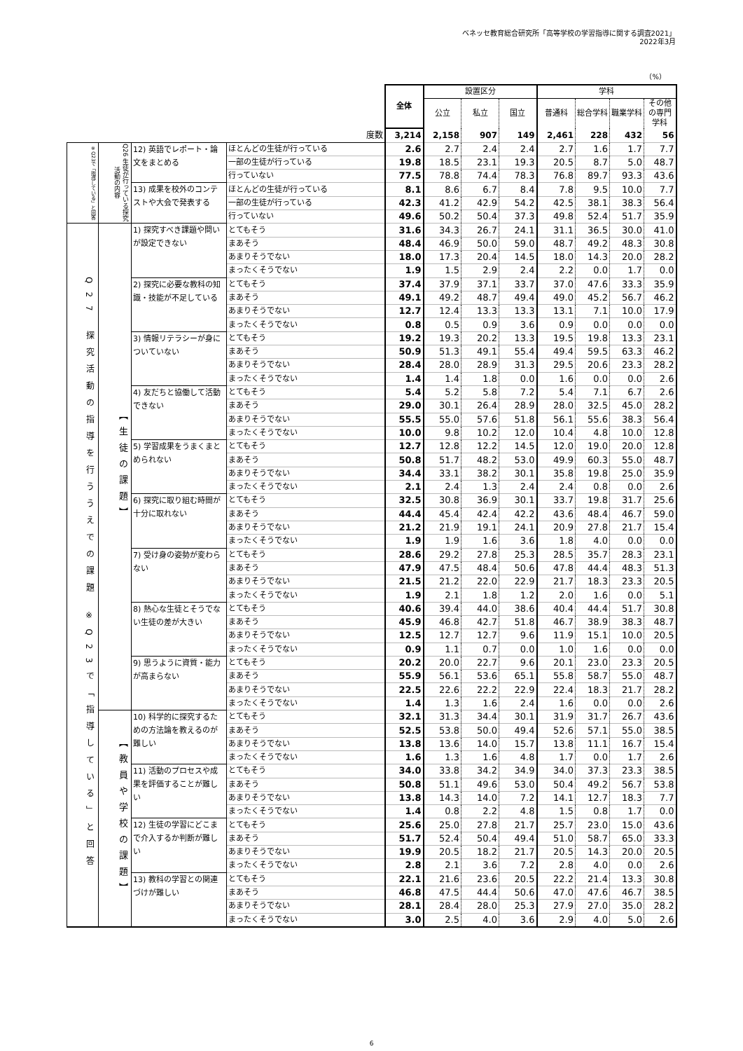ベネッセ教育総合研究所「高等学校の学習指導に関する調査2021」
2022年3月
（%）
| | | | | 全体 | 設置区分 | | | 学科 | | | |
| --- | --- | --- | --- | --- | --- | --- | --- | --- | --- | --- | --- |
| | | | | | 公立 | 私立 | 国立 | 普通科 | 総合学科 | 職業学科 | その他の専門学科 |
| 度数 | | | | 3,214 | 2,158 | 907 | 149 | 2,461 | 228 | 432 | 56 |
| ※Q23で「指導している」と回答 | Q26 生徒が行っている探究活動の内容 | 12) 英語でレポート・論文をまとめる | ほとんどの生徒が行っている | 2.6 | 2.7 | 2.4 | 2.4 | 2.7 | 1.6 | 1.7 | 7.7 |
| | | | 一部の生徒が行っている | 19.8 | 18.5 | 23.1 | 19.3 | 20.5 | 8.7 | 5.0 | 48.7 |
| | | | 行っていない | 77.5 | 78.8 | 74.4 | 78.3 | 76.8 | 89.7 | 93.3 | 43.6 |
| | | 13) 成果を校外のコンテストや大会で発表する | ほとんどの生徒が行っている | 8.1 | 8.6 | 6.7 | 8.4 | 7.8 | 9.5 | 10.0 | 7.7 |
| | | | 一部の生徒が行っている | 42.3 | 41.2 | 42.9 | 54.2 | 42.5 | 38.1 | 38.3 | 56.4 |
| | | | 行っていない | 49.6 | 50.2 | 50.4 | 37.3 | 49.8 | 52.4 | 51.7 | 35.9 |
| Q27 探究活動の指導を行ううえでの課題 ※Q23で「指導している」と回答 | 【生徒の課題】 | 1) 探究すべき課題や問いが設定できない | とてもそう | 31.6 | 34.3 | 26.7 | 24.1 | 31.1 | 36.5 | 30.0 | 41.0 |
| | | | まあそう | 48.4 | 46.9 | 50.0 | 59.0 | 48.7 | 49.2 | 48.3 | 30.8 |
| | | | あまりそうでない | 18.0 | 17.3 | 20.4 | 14.5 | 18.0 | 14.3 | 20.0 | 28.2 |
| | | | まったくそうでない | 1.9 | 1.5 | 2.9 | 2.4 | 2.2 | 0.0 | 1.7 | 0.0 |
| | | 2) 探究に必要な教科の知識・技能が不足している | とてもそう | 37.4 | 37.9 | 37.1 | 33.7 | 37.0 | 47.6 | 33.3 | 35.9 |
| | | | まあそう | 49.1 | 49.2 | 48.7 | 49.4 | 49.0 | 45.2 | 56.7 | 46.2 |
| | | | あまりそうでない | 12.7 | 12.4 | 13.3 | 13.3 | 13.1 | 7.1 | 10.0 | 17.9 |
| | | | まったくそうでない | 0.8 | 0.5 | 0.9 | 3.6 | 0.9 | 0.0 | 0.0 | 0.0 |
| | | 3) 情報リテラシーが身についていない | とてもそう | 19.2 | 19.3 | 20.2 | 13.3 | 19.5 | 19.8 | 13.3 | 23.1 |
| | | | まあそう | 50.9 | 51.3 | 49.1 | 55.4 | 49.4 | 59.5 | 63.3 | 46.2 |
| | | | あまりそうでない | 28.4 | 28.0 | 28.9 | 31.3 | 29.5 | 20.6 | 23.3 | 28.2 |
| | | | まったくそうでない | 1.4 | 1.4 | 1.8 | 0.0 | 1.6 | 0.0 | 0.0 | 2.6 |
| | | 4) 友だちと協働して活動できない | とてもそう | 5.4 | 5.2 | 5.8 | 7.2 | 5.4 | 7.1 | 6.7 | 2.6 |
| | | | まあそう | 29.0 | 30.1 | 26.4 | 28.9 | 28.0 | 32.5 | 45.0 | 28.2 |
| | | | あまりそうでない | 55.5 | 55.0 | 57.6 | 51.8 | 56.1 | 55.6 | 38.3 | 56.4 |
| | | | まったくそうでない | 10.0 | 9.8 | 10.2 | 12.0 | 10.4 | 4.8 | 10.0 | 12.8 |
| | | 5) 学習成果をうまくまとめられない | とてもそう | 12.7 | 12.8 | 12.2 | 14.5 | 12.0 | 19.0 | 20.0 | 12.8 |
| | | | まあそう | 50.8 | 51.7 | 48.2 | 53.0 | 49.9 | 60.3 | 55.0 | 48.7 |
| | | | あまりそうでない | 34.4 | 33.1 | 38.2 | 30.1 | 35.8 | 19.8 | 25.0 | 35.9 |
| | | | まったくそうでない | 2.1 | 2.4 | 1.3 | 2.4 | 2.4 | 0.8 | 0.0 | 2.6 |
| | | 6) 探究に取り組む時間が十分に取れない | とてもそう | 32.5 | 30.8 | 36.9 | 30.1 | 33.7 | 19.8 | 31.7 | 25.6 |
| | | | まあそう | 44.4 | 45.4 | 42.4 | 42.2 | 43.6 | 48.4 | 46.7 | 59.0 |
| | | | あまりそうでない | 21.2 | 21.9 | 19.1 | 24.1 | 20.9 | 27.8 | 21.7 | 15.4 |
| | | | まったくそうでない | 1.9 | 1.9 | 1.6 | 3.6 | 1.8 | 4.0 | 0.0 | 0.0 |
| | | 7) 受け身の姿勢が変わらない | とてもそう | 28.6 | 29.2 | 27.8 | 25.3 | 28.5 | 35.7 | 28.3 | 23.1 |
| | | | まあそう | 47.9 | 47.5 | 48.4 | 50.6 | 47.8 | 44.4 | 48.3 | 51.3 |
| | | | あまりそうでない | 21.5 | 21.2 | 22.0 | 22.9 | 21.7 | 18.3 | 23.3 | 20.5 |
| | | | まったくそうでない | 1.9 | 2.1 | 1.8 | 1.2 | 2.0 | 1.6 | 0.0 | 5.1 |
| | | 8) 熱心な生徒とそうでない生徒の差が大きい | とてもそう | 40.6 | 39.4 | 44.0 | 38.6 | 40.4 | 44.4 | 51.7 | 30.8 |
| | | | まあそう | 45.9 | 46.8 | 42.7 | 51.8 | 46.7 | 38.9 | 38.3 | 48.7 |
| | | | あまりそうでない | 12.5 | 12.7 | 12.7 | 9.6 | 11.9 | 15.1 | 10.0 | 20.5 |
| | | | まったくそうでない | 0.9 | 1.1 | 0.7 | 0.0 | 1.0 | 1.6 | 0.0 | 0.0 |
| | | 9) 思うように資質・能力が高まらない | とてもそう | 20.2 | 20.0 | 22.7 | 9.6 | 20.1 | 23.0 | 23.3 | 20.5 |
| | | | まあそう | 55.9 | 56.1 | 53.6 | 65.1 | 55.8 | 58.7 | 55.0 | 48.7 |
| | | | あまりそうでない | 22.5 | 22.6 | 22.2 | 22.9 | 22.4 | 18.3 | 21.7 | 28.2 |
| | | | まったくそうでない | 1.4 | 1.3 | 1.6 | 2.4 | 1.6 | 0.0 | 0.0 | 2.6 |
| | 【教員や学校の課題】 | 10) 科学的に探究するための方法論を教えるのが難しい | とてもそう | 32.1 | 31.3 | 34.4 | 30.1 | 31.9 | 31.7 | 26.7 | 43.6 |
| | | | まあそう | 52.5 | 53.8 | 50.0 | 49.4 | 52.6 | 57.1 | 55.0 | 38.5 |
| | | | あまりそうでない | 13.8 | 13.6 | 14.0 | 15.7 | 13.8 | 11.1 | 16.7 | 15.4 |
| | | | まったくそうでない | 1.6 | 1.3 | 1.6 | 4.8 | 1.7 | 0.0 | 1.7 | 2.6 |
| | | 11) 活動のプロセスや成果を評価することが難しい | とてもそう | 34.0 | 33.8 | 34.2 | 34.9 | 34.0 | 37.3 | 23.3 | 38.5 |
| | | | まあそう | 50.8 | 51.1 | 49.6 | 53.0 | 50.4 | 49.2 | 56.7 | 53.8 |
| | | | あまりそうでない | 13.8 | 14.3 | 14.0 | 7.2 | 14.1 | 12.7 | 18.3 | 7.7 |
| | | | まったくそうでない | 1.4 | 0.8 | 2.2 | 4.8 | 1.5 | 0.8 | 1.7 | 0.0 |
| | | 12) 生徒の学習にどこまで介入するか判断が難しい | とてもそう | 25.6 | 25.0 | 27.8 | 21.7 | 25.7 | 23.0 | 15.0 | 43.6 |
| | | | まあそう | 51.7 | 52.4 | 50.4 | 49.4 | 51.0 | 58.7 | 65.0 | 33.3 |
| | | | あまりそうでない | 19.9 | 20.5 | 18.2 | 21.7 | 20.5 | 14.3 | 20.0 | 20.5 |
| | | | まったくそうでない | 2.8 | 2.1 | 3.6 | 7.2 | 2.8 | 4.0 | 0.0 | 2.6 |
| | | 13) 教科の学習との関連づけが難しい | とてもそう | 22.1 | 21.6 | 23.6 | 20.5 | 22.2 | 21.4 | 13.3 | 30.8 |
| | | | まあそう | 46.8 | 47.5 | 44.4 | 50.6 | 47.0 | 47.6 | 46.7 | 38.5 |
| | | | あまりそうでない | 28.1 | 28.4 | 28.0 | 25.3 | 27.9 | 27.0 | 35.0 | 28.2 |
| | | | まったくそうでない | 3.0 | 2.5 | 4.0 | 3.6 | 2.9 | 4.0 | 5.0 | 2.6 |
6